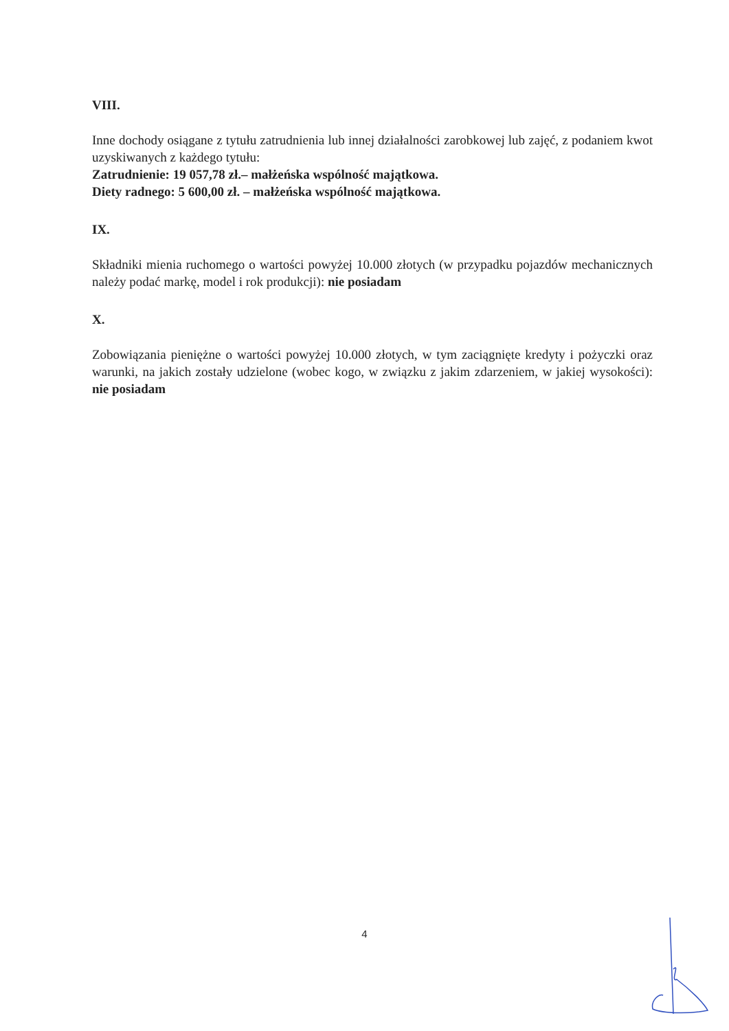VIII.
Inne dochody osiągane z tytułu zatrudnienia lub innej działalności zarobkowej lub zajęć, z podaniem kwot uzyskiwanych z każdego tytułu:
Zatrudnienie: 19 057,78 zł.– małżeńska wspólność majątkowa.
Diety radnego: 5 600,00 zł. – małżeńska wspólność majątkowa.
IX.
Składniki mienia ruchomego o wartości powyżej 10.000 złotych (w przypadku pojazdów mechanicznych należy podać markę, model i rok produkcji): nie posiadam
X.
Zobowiązania pieniężne o wartości powyżej 10.000 złotych, w tym zaciągnięte kredyty i pożyczki oraz warunki, na jakich zostały udzielone (wobec kogo, w związku z jakim zdarzeniem, w jakiej wysokości): nie posiadam
4